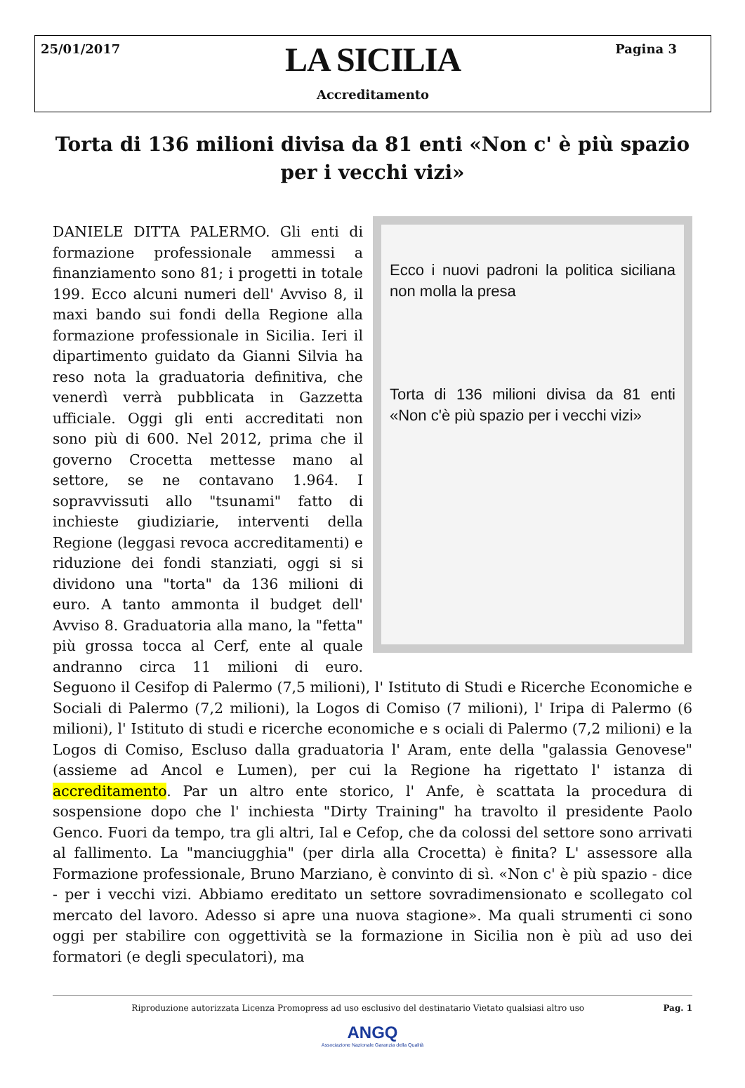25/01/2017 Pagina 3
LA SICILIA
Accreditamento
Torta di 136 milioni divisa da 81 enti «Non c' è più spazio per i vecchi vizi»
Ecco i nuovi padroni la politica siciliana non molla la presa
Torta di 136 milioni divisa da 81 enti «Non c'è più spazio per i vecchi vizi»
DANIELE DITTA PALERMO. Gli enti di formazione professionale ammessi a finanziamento sono 81; i progetti in totale 199. Ecco alcuni numeri dell' Avviso 8, il maxi bando sui fondi della Regione alla formazione professionale in Sicilia. Ieri il dipartimento guidato da Gianni Silvia ha reso nota la graduatoria definitiva, che venerdì verrà pubblicata in Gazzetta ufficiale. Oggi gli enti accreditati non sono più di 600. Nel 2012, prima che il governo Crocetta mettesse mano al settore, se ne contavano 1.964. I sopravvissuti allo "tsunami" fatto di inchieste giudiziarie, interventi della Regione (leggasi revoca accreditamenti) e riduzione dei fondi stanziati, oggi si si dividono una "torta" da 136 milioni di euro. A tanto ammonta il budget dell' Avviso 8. Graduatoria alla mano, la "fetta" più grossa tocca al Cerf, ente al quale andranno circa 11 milioni di euro. Seguono il Cesifop di Palermo (7,5 milioni), l' Istituto di Studi e Ricerche Economiche e Sociali di Palermo (7,2 milioni), la Logos di Comiso (7 milioni), l' Iripa di Palermo (6 milioni), l' Istituto di studi e ricerche economiche e s ociali di Palermo (7,2 milioni) e la Logos di Comiso, Escluso dalla graduatoria l' Aram, ente della "galassia Genovese" (assieme ad Ancol e Lumen), per cui la Regione ha rigettato l' istanza di accreditamento. Par un altro ente storico, l' Anfe, è scattata la procedura di sospensione dopo che l' inchiesta "Dirty Training" ha travolto il presidente Paolo Genco. Fuori da tempo, tra gli altri, Ial e Cefop, che da colossi del settore sono arrivati al fallimento. La "manciugghia" (per dirla alla Crocetta) è finita? L' assessore alla Formazione professionale, Bruno Marziano, è convinto di sì. «Non c' è più spazio - dice - per i vecchi vizi. Abbiamo ereditato un settore sovradimensionato e scollegato col mercato del lavoro. Adesso si apre una nuova stagione». Ma quali strumenti ci sono oggi per stabilire con oggettività se la formazione in Sicilia non è più ad uso dei formatori (e degli speculatori), ma
Riproduzione autorizzata Licenza Promopress ad uso esclusivo del destinatario Vietato qualsiasi altro uso Pag. 1
ANGQ
Associazione Nazionale Garanzia della Qualità